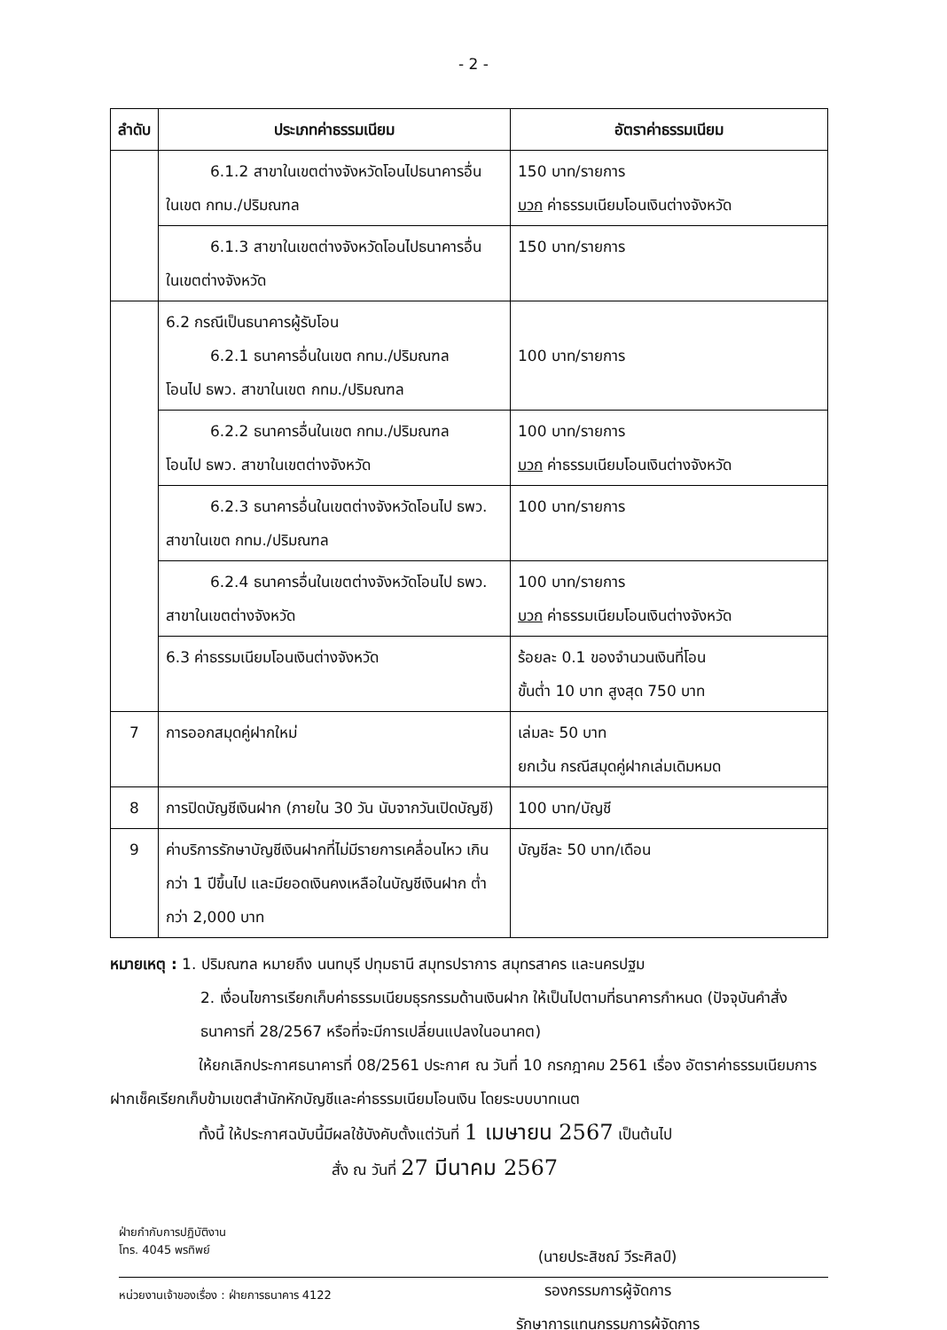- 2 -
| ลำดับ | ประเภทค่าธรรมเนียม | อัตราค่าธรรมเนียม |
| --- | --- | --- |
| | 6.1.2 สาขาในเขตต่างจังหวัดโอนไปธนาคารอื่น ในเขต กทม./ปริมณฑล | 150 บาท/รายการ บวก ค่าธรรมเนียมโอนเงินต่างจังหวัด |
| | 6.1.3 สาขาในเขตต่างจังหวัดโอนไปธนาคารอื่น ในเขตต่างจังหวัด | 150 บาท/รายการ |
| | 6.2 กรณีเป็นธนาคารผู้รับโอน 6.2.1 ธนาคารอื่นในเขต กทม./ปริมณฑล โอนไป ธพว. สาขาในเขต กทม./ปริมณฑล | 100 บาท/รายการ |
| | 6.2.2 ธนาคารอื่นในเขต กทม./ปริมณฑล โอนไป ธพว. สาขาในเขตต่างจังหวัด | 100 บาท/รายการ บวก ค่าธรรมเนียมโอนเงินต่างจังหวัด |
| | 6.2.3 ธนาคารอื่นในเขตต่างจังหวัดโอนไป ธพว. สาขาในเขต กทม./ปริมณฑล | 100 บาท/รายการ |
| | 6.2.4 ธนาคารอื่นในเขตต่างจังหวัดโอนไป ธพว. สาขาในเขตต่างจังหวัด | 100 บาท/รายการ บวก ค่าธรรมเนียมโอนเงินต่างจังหวัด |
| | 6.3 ค่าธรรมเนียมโอนเงินต่างจังหวัด | ร้อยละ 0.1 ของจำนวนเงินที่โอน ขั้นต่ำ 10 บาท สูงสุด 750 บาท |
| 7 | การออกสมุดคู่ฝากใหม่ | เล่มละ 50 บาท ยกเว้น กรณีสมุดคู่ฝากเล่มเดิมหมด |
| 8 | การปิดบัญชีเงินฝาก (ภายใน 30 วัน นับจากวันเปิดบัญชี) | 100 บาท/บัญชี |
| 9 | ค่าบริการรักษาบัญชีเงินฝากที่ไม่มีรายการเคลื่อนไหว เกินกว่า 1 ปีขึ้นไป และมียอดเงินคงเหลือในบัญชีเงินฝาก ต่ำกว่า 2,000 บาท | บัญชีละ 50 บาท/เดือน |
หมายเหตุ : 1. ปริมณฑล หมายถึง นนทบุรี ปทุมธานี สมุทรปราการ สมุทรสาคร และนครปฐม
2. เงื่อนไขการเรียกเก็บค่าธรรมเนียมธุรกรรมด้านเงินฝาก ให้เป็นไปตามที่ธนาคารกำหนด (ปัจจุบันคำสั่งธนาคารที่ 28/2567 หรือที่จะมีการเปลี่ยนแปลงในอนาคต)
ให้ยกเลิกประกาศธนาคารที่ 08/2561 ประกาศ ณ วันที่ 10 กรกฎาคม 2561 เรื่อง อัตราค่าธรรมเนียมการฝากเช็คเรียกเก็บข้ามเขตสำนักหักบัญชีและค่าธรรมเนียมโอนเงิน โดยระบบบาทเนต
ทั้งนี้ ให้ประกาศฉบับนี้มีผลใช้บังคับตั้งแต่วันที่ 1 เมษายน 2567 เป็นต้นไป
สั่ง ณ วันที่ 27 มีนาคม 2567
(นายประสิชฌ์ วีระศิลป์)
รองกรรมการผู้จัดการ
รักษาการแทนกรรมการผู้จัดการ
ฝ่ายกำกับการปฏิบัติงาน
โทร. 4045 พรทิพย์
หน่วยงานเจ้าของเรื่อง : ฝ่ายการธนาคาร 4122